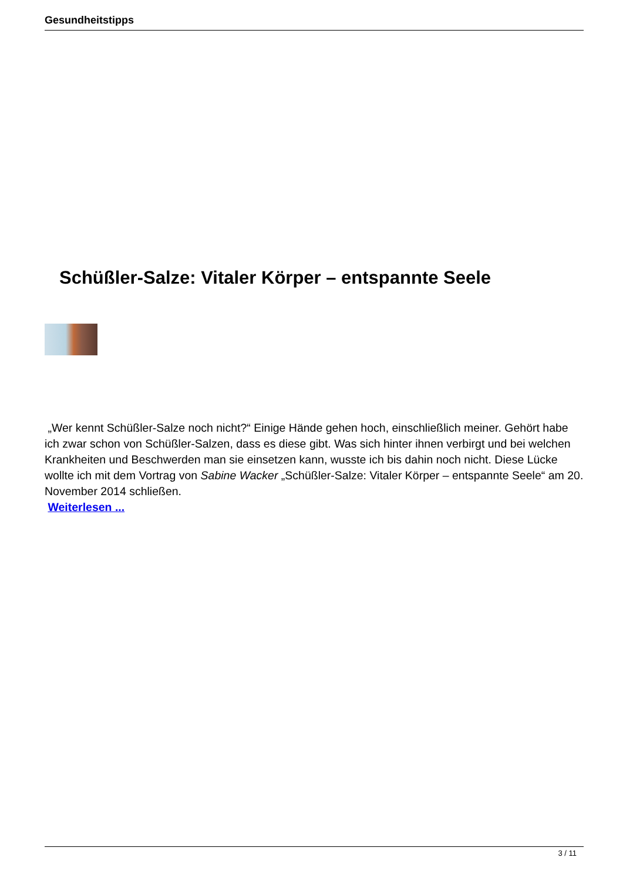Gesundheitstipps
Schüßler-Salze: Vitaler Körper – entspannte Seele
„Wer kennt Schüßler-Salze noch nicht?“ Einige Hände gehen hoch, einschließlich meiner. Gehört habe ich zwar schon von Schüßler-Salzen, dass es diese gibt. Was sich hinter ihnen verbirgt und bei welchen Krankheiten und Beschwerden man sie einsetzen kann, wusste ich bis dahin noch nicht. Diese Lücke wollte ich mit dem Vortrag von Sabine Wacker „Schüßler-Salze: Vitaler Körper – entspannte Seele“ am 20. November 2014 schließen.
Weiterlesen ...
3 / 11